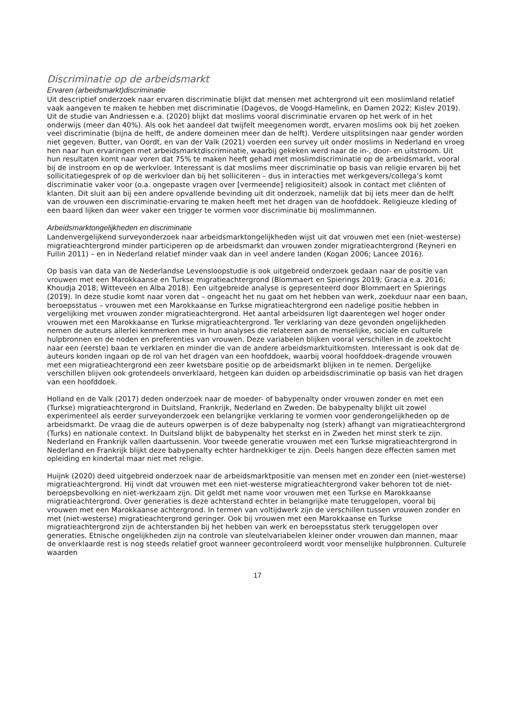Discriminatie op de arbeidsmarkt
Ervaren (arbeidsmarkt)discriminatie
Uit descriptief onderzoek naar ervaren discriminatie blijkt dat mensen met achtergrond uit een moslimland relatief vaak aangeven te maken te hebben met discriminatie (Dagevos, de Voogd-Hamelink, en Damen 2022; Kislev 2019). Uit de studie van Andriessen e.a. (2020) blijkt dat moslims vooral discriminatie ervaren op het werk of in het onderwijs (meer dan 40%). Als ook het aandeel dat twijfelt meegenomen wordt, ervaren moslims ook bij het zoeken veel discriminatie (bijna de helft, de andere domeinen meer dan de helft). Verdere uitsplitsingen naar gender worden niet gegeven. Butter, van Oordt, en van der Valk (2021) voerden een survey uit onder moslims in Nederland en vroeg hen naar hun ervaringen met arbeidsmarktdiscriminatie, waarbij gekeken werd naar de in-, door- en uitstroom. Uit hun resultaten komt naar voren dat 75% te maken heeft gehad met moslimdiscriminatie op de arbeidsmarkt, vooral bij de instroom en op de werkvloer. Interessant is dat moslims meer discriminatie op basis van religie ervaren bij het sollicitatiegesprek of op de werkvloer dan bij het solliciteren – dus in interacties met werkgevers/collega’s komt discriminatie vaker voor (o.a. ongepaste vragen over [vermeende] religiositeit) alsook in contact met cliënten of klanten. Dit sluit aan bij een andere opvallende bevinding uit dit onderzoek, namelijk dat bij iets meer dan de helft van de vrouwen een discriminatie-ervaring te maken heeft met het dragen van de hoofddoek. Religieuze kleding of een baard lijken dan weer vaker een trigger te vormen voor discriminatie bij moslimmannen.
Arbeidsmarktongelijkheden en discriminatie
Landenvergelijkend surveyonderzoek naar arbeidsmarktongelijkheden wijst uit dat vrouwen met een (niet-westerse) migratieachtergrond minder participeren op de arbeidsmarkt dan vrouwen zonder migratieachtergrond (Reyneri en Fullin 2011) – en in Nederland relatief minder vaak dan in veel andere landen (Kogan 2006; Lancee 2016).
Op basis van data van de Nederlandse Levensloopstudie is ook uitgebreid onderzoek gedaan naar de positie van vrouwen met een Marokkaanse en Turkse migratieachtergrond (Blommaert en Spierings 2019; Gracia e.a. 2016; Khoudja 2018; Witteveen en Alba 2018). Een uitgebreide analyse is gepresenteerd door Blommaert en Spierings (2019). In deze studie komt naar voren dat – ongeacht het nu gaat om het hebben van werk, zoekduur naar een baan, beroepsstatus – vrouwen met een Marokkaanse en Turkse migratieachtergrond een nadelige positie hebben in vergelijking met vrouwen zonder migratieachtergrond. Het aantal arbeidsuren ligt daarentegen wel hoger onder vrouwen met een Marokkaanse en Turkse migratieachtergrond. Ter verklaring van deze gevonden ongelijkheden nemen de auteurs allerlei kenmerken mee in hun analyses die relateren aan de menselijke, sociale en culturele hulpbronnen en de noden en preferenties van vrouwen. Deze variabelen blijken vooral verschillen in de zoektocht naar een (eerste) baan te verklaren en minder die van de andere arbeidsmarktuitkomsten. Interessant is ook dat de auteurs konden ingaan op de rol van het dragen van een hoofddoek, waarbij vooral hoofddoek-dragende vrouwen met een migratieachtergrond een zeer kwetsbare positie op de arbeidsmarkt blijken in te nemen. Dergelijke verschillen blijven ook grotendeels onverklaard, hetgeen kan duiden op arbeidsdiscriminatie op basis van het dragen van een hoofddoek.
Holland en de Valk (2017) deden onderzoek naar de moeder- of babypenalty onder vrouwen zonder en met een (Turkse) migratieachtergrond in Duitsland, Frankrijk, Nederland en Zweden. De babypenalty blijkt uit zowel experimenteel als eerder surveyonderzoek een belangrijke verklaring te vormen voor genderongelijkheden op de arbeidsmarkt. De vraag die de auteurs opwerpen is of deze babypenalty nog (sterk) afhangt van migratieachtergrond (Turks) en nationale context. In Duitsland blijkt de babypenalty het sterkst en in Zweden het minst sterk te zijn. Nederland en Frankrijk vallen daartussenin. Voor tweede generatie vrouwen met een Turkse migratieachtergrond in Nederland en Frankrijk blijkt deze babypenalty echter hardnekkiger te zijn. Deels hangen deze effecten samen met opleiding en kindertal maar niet met religie.
Huijnk (2020) deed uitgebreid onderzoek naar de arbeidsmarktpositie van mensen met en zonder een (niet-westerse) migratieachtergrond. Hij vindt dat vrouwen met een niet-westerse migratieachtergrond vaker behoren tot de niet-beroepsbevolking en niet-werkzaam zijn. Dit geldt met name voor vrouwen met een Turkse en Marokkaanse migratieachtergrond. Over generaties is deze achterstand echter in belangrijke mate teruggelopen, vooral bij vrouwen met een Marokkaanse achtergrond. In termen van voltijdwerk zijn de verschillen tussen vrouwen zonder en met (niet-westerse) migratieachtergrond geringer. Ook bij vrouwen met een Marokkaanse en Turkse migratieachtergrond zijn de achterstanden bij het hebben van werk en beroepsstatus sterk teruggelopen over generaties. Etnische ongelijkheden zijn na controle van sleutelvariabelen kleiner onder vrouwen dan mannen, maar de onverklaarde rest is nog steeds relatief groot wanneer gecontroleerd wordt voor menselijke hulpbronnen. Culturele waarden
17